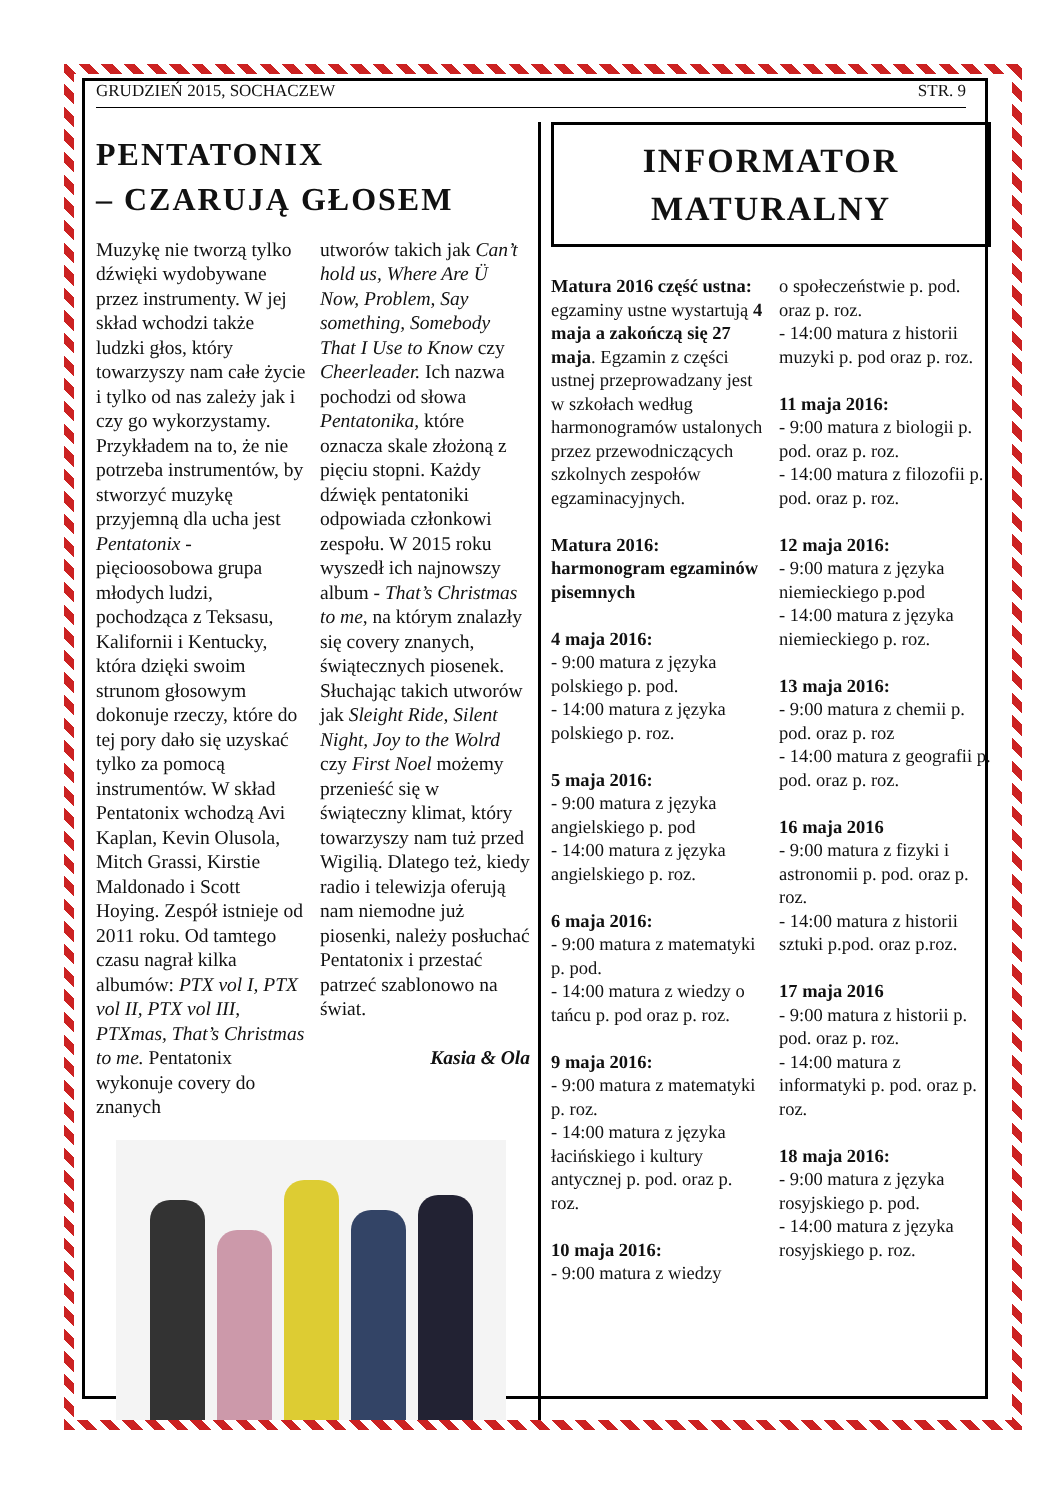GRUDZIEŃ 2015, SOCHACZEW STR. 9
PENTATONIX
– CZARUJĄ GŁOSEM
Muzykę nie tworzą tylko dźwięki wydobywane przez instrumenty. W jej skład wchodzi także ludzki głos, który towarzyszy nam całe życie i tylko od nas zależy jak i czy go wykorzystamy. Przykładem na to, że nie potrzeba instrumentów, by stworzyć muzykę przyjemną dla ucha jest Pentatonix - pięcioosobowa grupa młodych ludzi, pochodząca z Teksasu, Kalifornii i Kentucky, która dzięki swoim strunom głosowym dokonuje rzeczy, które do tej pory dało się uzyskać tylko za pomocą instrumentów. W skład Pentatonix wchodzą Avi Kaplan, Kevin Olusola, Mitch Grassi, Kirstie Maldonado i Scott Hoying. Zespół istnieje od 2011 roku. Od tamtego czasu nagrał kilka albumów: PTX vol I, PTX vol II, PTX vol III, PTXmas, That’s Christmas to me. Pentatonix wykonuje covery do znanych
utworów takich jak Can’t hold us, Where Are Ü Now, Problem, Say something, Somebody That I Use to Know czy Cheerleader. Ich nazwa pochodzi od słowa Pentatonika, które oznacza skale złożoną z pięciu stopni. Każdy dźwięk pentatoniki odpowiada członkowi zespołu. W 2015 roku wyszedł ich najnowszy album - That’s Christmas to me, na którym znalazły się covery znanych, świątecznych piosenek. Słuchając takich utworów jak Sleight Ride, Silent Night, Joy to the Wolrd czy First Noel możemy przenieść się w świąteczny klimat, który towarzyszy nam tuż przed Wigilią. Dlatego też, kiedy radio i telewizja oferują nam niemodne już piosenki, należy posłuchać Pentatonix i przestać patrzeć szablonowo na świat.
Kasia & Ola
INFORMATOR
MATURALNY
Matura 2016 część ustna: egzaminy ustne wystartują 4 maja a zakończą się 27 maja. Egzamin z części ustnej przeprowadzany jest w szkołach według harmonogramów ustalonych przez przewodniczących szkolnych zespołów egzaminacyjnych.
Matura 2016: harmonogram egzaminów pisemnych
4 maja 2016:
- 9:00 matura z języka polskiego p. pod.
- 14:00 matura z języka polskiego p. roz.
5 maja 2016:
- 9:00 matura z języka angielskiego p. pod
- 14:00 matura z języka angielskiego p. roz.
6 maja 2016:
- 9:00 matura z matematyki p. pod.
- 14:00 matura z wiedzy o tańcu p. pod oraz p. roz.
9 maja 2016:
- 9:00 matura z matematyki p. roz.
- 14:00 matura z języka łacińskiego i kultury antycznej p. pod. oraz p. roz.
10 maja 2016:
- 9:00 matura z wiedzy
o społeczeństwie p. pod. oraz p. roz.
- 14:00 matura z historii muzyki p. pod oraz p. roz.
11 maja 2016:
- 9:00 matura z biologii p. pod. oraz p. roz.
- 14:00 matura z filozofii p. pod. oraz p. roz.
12 maja 2016:
- 9:00 matura z języka niemieckiego p.pod
- 14:00 matura z języka niemieckiego p. roz.
13 maja 2016:
- 9:00 matura z chemii p. pod. oraz p. roz
- 14:00 matura z geografii p. pod. oraz p. roz.
16 maja 2016
- 9:00 matura z fizyki i astronomii p. pod. oraz p. roz.
- 14:00 matura z historii sztuki p.pod. oraz p.roz.
17 maja 2016
- 9:00 matura z historii p. pod. oraz p. roz.
- 14:00 matura z informatyki p. pod. oraz p. roz.
18 maja 2016:
- 9:00 matura z języka rosyjskiego p. pod.
- 14:00 matura z języka rosyjskiego p. roz.